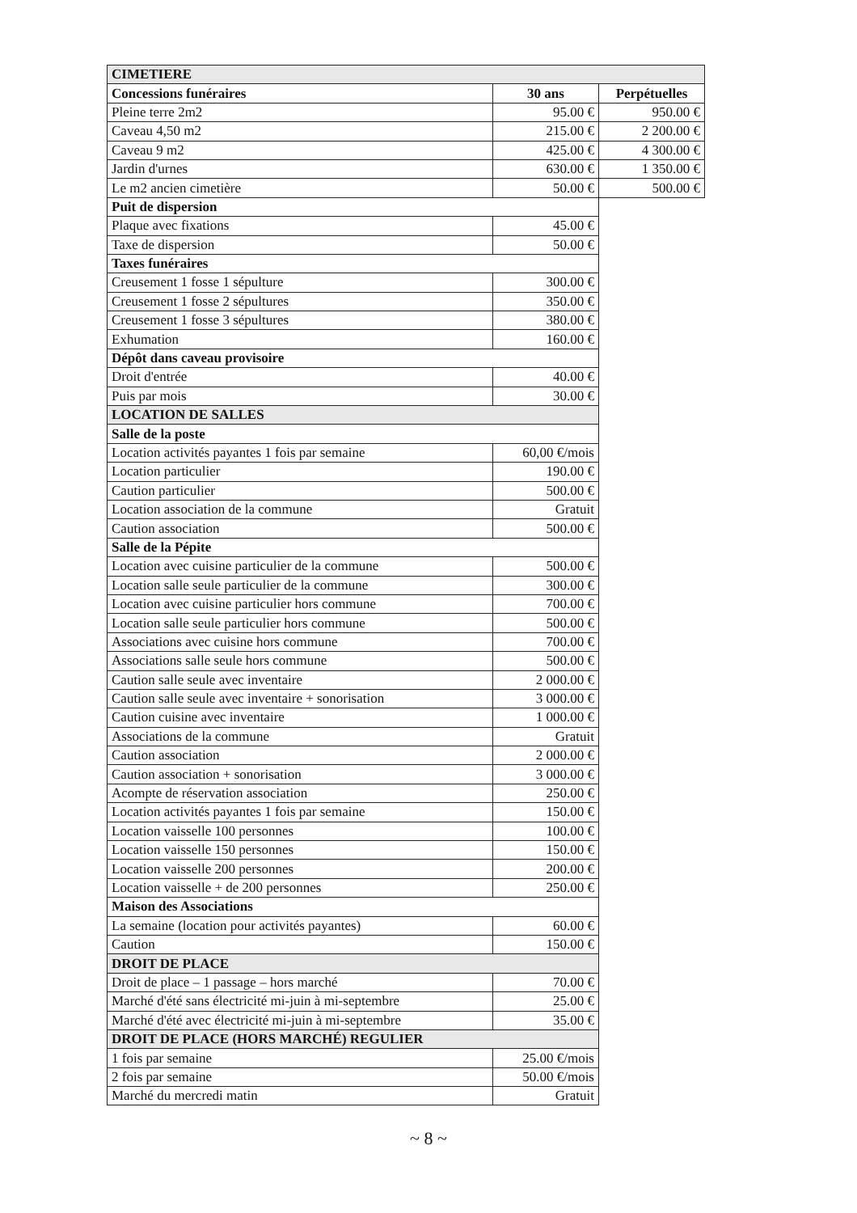| CIMETIERE | | |
| Concessions funéraires | 30 ans | Perpétuelles |
| Pleine terre 2m2 | 95.00 € | 950.00 € |
| Caveau 4,50 m2 | 215.00 € | 2 200.00 € |
| Caveau 9 m2 | 425.00 € | 4 300.00 € |
| Jardin d'urnes | 630.00 € | 1 350.00 € |
| Le m2 ancien cimetière | 50.00 € | 500.00 € |
| Puit de dispersion | | |
| Plaque avec fixations | 45.00 € | |
| Taxe de dispersion | 50.00 € | |
| Taxes funéraires | | |
| Creusement 1 fosse 1 sépulture | 300.00 € | |
| Creusement 1 fosse 2 sépultures | 350.00 € | |
| Creusement 1 fosse 3 sépultures | 380.00 € | |
| Exhumation | 160.00 € | |
| Dépôt dans caveau provisoire | | |
| Droit d'entrée | 40.00 € | |
| Puis par mois | 30.00 € | |
| LOCATION DE SALLES | | |
| Salle de la poste | | |
| Location activités payantes 1 fois par semaine | 60,00 €/mois | |
| Location particulier | 190.00 € | |
| Caution particulier | 500.00 € | |
| Location association de la commune | Gratuit | |
| Caution association | 500.00 € | |
| Salle de la Pépite | | |
| Location avec cuisine particulier de la commune | 500.00 € | |
| Location salle seule particulier de la commune | 300.00 € | |
| Location avec cuisine particulier hors commune | 700.00 € | |
| Location salle seule particulier hors commune | 500.00 € | |
| Associations avec cuisine hors commune | 700.00 € | |
| Associations salle seule hors commune | 500.00 € | |
| Caution salle seule avec inventaire | 2 000.00 € | |
| Caution salle seule avec inventaire + sonorisation | 3 000.00 € | |
| Caution cuisine avec inventaire | 1 000.00 € | |
| Associations de la commune | Gratuit | |
| Caution association | 2 000.00 € | |
| Caution association + sonorisation | 3 000.00 € | |
| Acompte de réservation association | 250.00 € | |
| Location activités payantes 1 fois par semaine | 150.00 € | |
| Location vaisselle 100 personnes | 100.00 € | |
| Location vaisselle 150 personnes | 150.00 € | |
| Location vaisselle 200 personnes | 200.00 € | |
| Location vaisselle + de 200 personnes | 250.00 € | |
| Maison des Associations | | |
| La semaine (location pour activités payantes) | 60.00 € | |
| Caution | 150.00 € | |
| DROIT DE PLACE | | |
| Droit de place – 1 passage – hors marché | 70.00 € | |
| Marché d'été sans électricité mi-juin à mi-septembre | 25.00 € | |
| Marché d'été avec électricité mi-juin à mi-septembre | 35.00 € | |
| DROIT DE PLACE (HORS MARCHÉ) REGULIER | | |
| 1 fois par semaine | 25.00 €/mois | |
| 2 fois par semaine | 50.00 €/mois | |
| Marché du mercredi matin | Gratuit | |
~ 8 ~